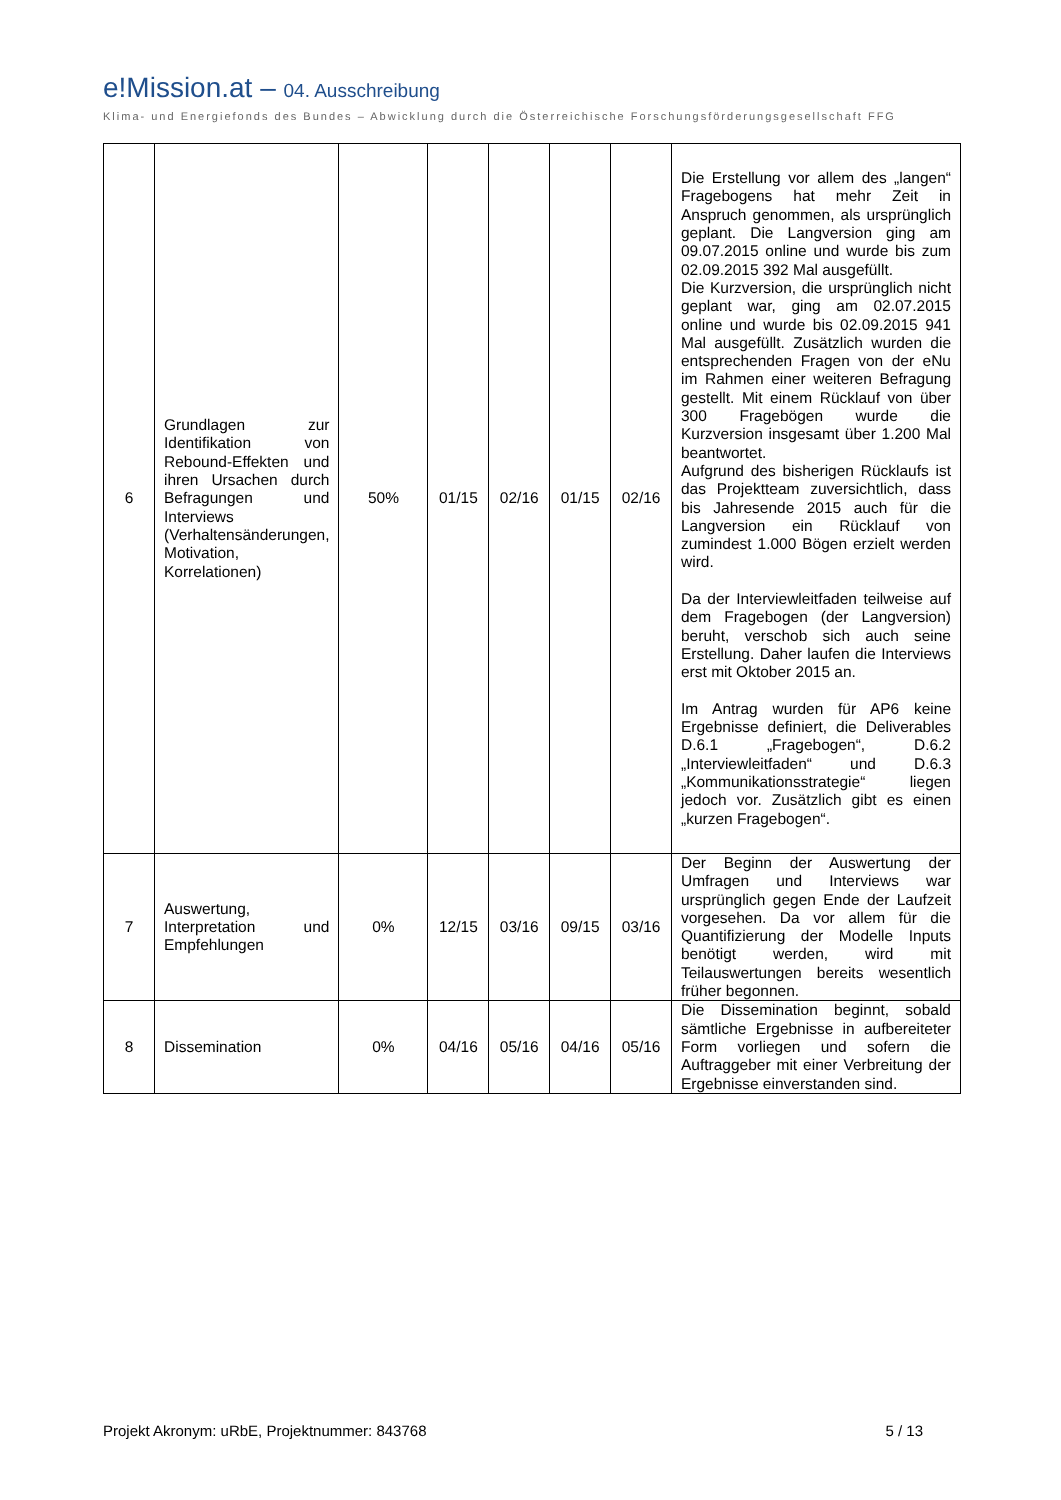e!Mission.at – 04. Ausschreibung
Klima- und Energiefonds des Bundes – Abwicklung durch die Österreichische Forschungsförderungsgesellschaft FFG
| 6 | Grundlagen zur Identifikation von Rebound-Effekten und ihren Ursachen durch Befragungen und Interviews (Verhaltensänderungen, Motivation, Korrelationen) | 50% | 01/15 | 02/16 | 01/15 | 02/16 | Die Erstellung vor allem des „langen“ Fragebogens hat mehr Zeit in Anspruch genommen, als ursprünglich geplant. Die Langversion ging am 09.07.2015 online und wurde bis zum 02.09.2015 392 Mal ausgefüllt. Die Kurzversion, die ursprünglich nicht geplant war, ging am 02.07.2015 online und wurde bis 02.09.2015 941 Mal ausgefüllt. Zusätzlich wurden die entsprechenden Fragen von der eNu im Rahmen einer weiteren Befragung gestellt. Mit einem Rücklauf von über 300 Fragebögen wurde die Kurzversion insgesamt über 1.200 Mal beantwortet. Aufgrund des bisherigen Rücklaufs ist das Projektteam zuversichtlich, dass bis Jahresende 2015 auch für die Langversion ein Rücklauf von zumindest 1.000 Bögen erzielt werden wird. Da der Interviewleitfaden teilweise auf dem Fragebogen (der Langversion) beruht, verschob sich auch seine Erstellung. Daher laufen die Interviews erst mit Oktober 2015 an. Im Antrag wurden für AP6 keine Ergebnisse definiert, die Deliverables D.6.1 „Fragebogen“, D.6.2 „Interviewleitfaden“ und D.6.3 „Kommunikationsstrategie“ liegen jedoch vor. Zusätzlich gibt es einen „kurzen Fragebogen“. |
| 7 | Auswertung, Interpretation und Empfehlungen | 0% | 12/15 | 03/16 | 09/15 | 03/16 | Der Beginn der Auswertung der Umfragen und Interviews war ursprünglich gegen Ende der Laufzeit vorgesehen. Da vor allem für die Quantifizierung der Modelle Inputs benötigt werden, wird mit Teilauswertungen bereits wesentlich früher begonnen. |
| 8 | Dissemination | 0% | 04/16 | 05/16 | 04/16 | 05/16 | Die Dissemination beginnt, sobald sämtliche Ergebnisse in aufbereiteter Form vorliegen und sofern die Auftraggeber mit einer Verbreitung der Ergebnisse einverstanden sind. |
Projekt Akronym: uRbE, Projektnummer: 843768 5 / 13